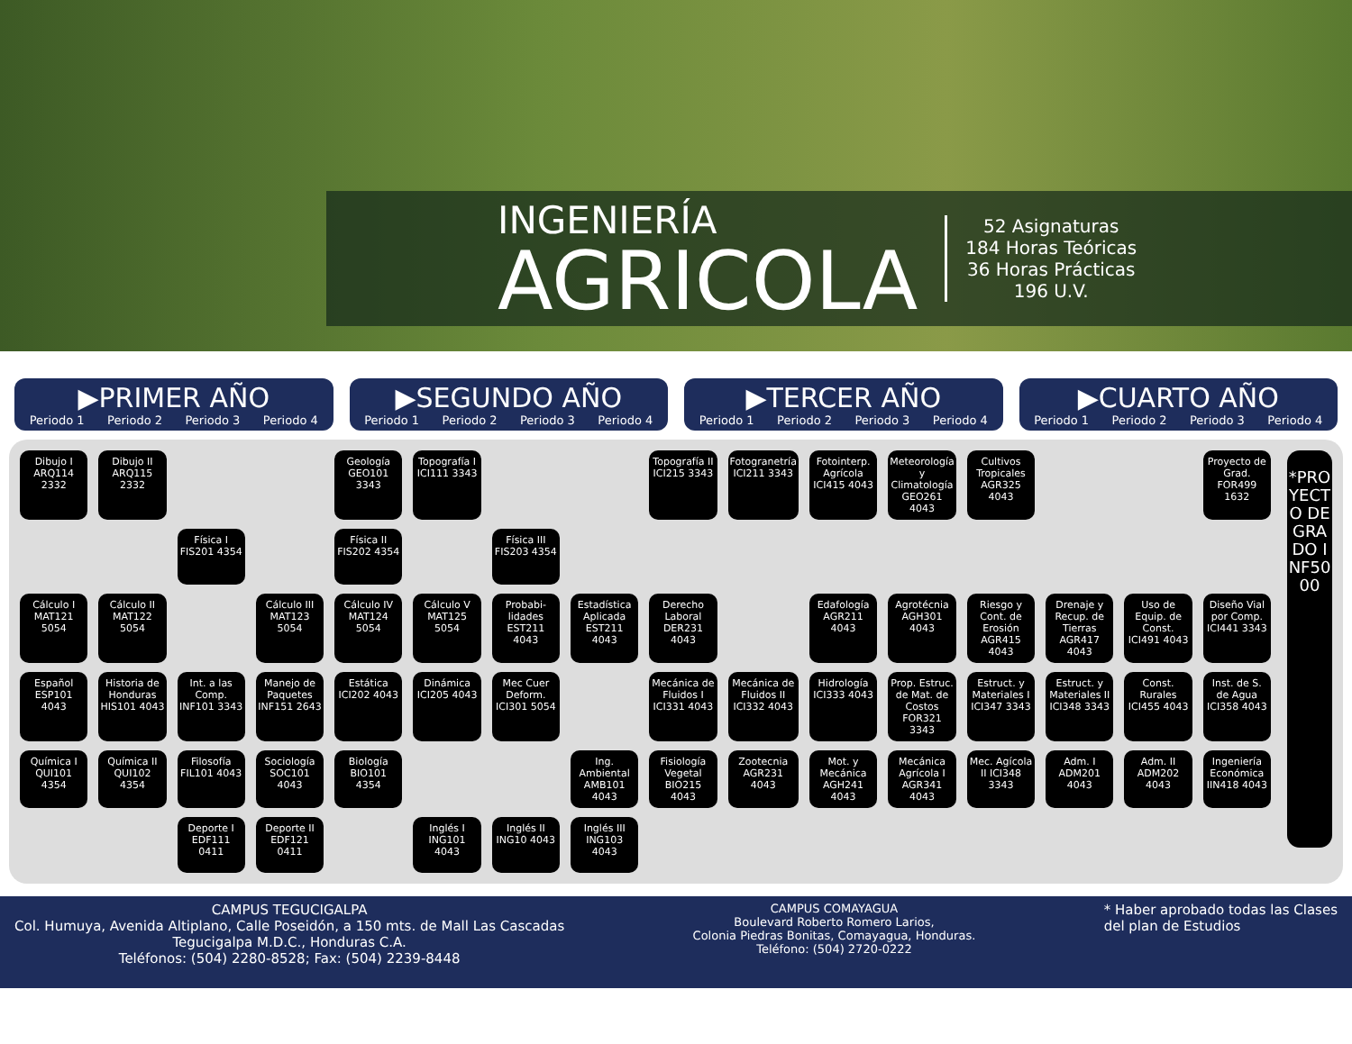INGENIERÍA
AGRICOLA
52 Asignaturas
184 Horas Teóricas
36 Horas Prácticas
196 U.V.
▶PRIMER AÑO
Periodo 1 Periodo 2 Periodo 3 Periodo 4
▶SEGUNDO AÑO
Periodo 1 Periodo 2 Periodo 3 Periodo 4
▶TERCER AÑO
Periodo 1 Periodo 2 Periodo 3 Periodo 4
▶CUARTO AÑO
Periodo 1 Periodo 2 Periodo 3 Periodo 4
Dibujo I ARQ114 2332
Dibujo II ARQ115 2332
Geología GEO101 3343
Topografía I ICI111 3343
Topografía II ICI215 3343
Fotogranetría ICI211 3343
Fotointerp. Agrícola ICI415 4043
Meteorología y Climatología GEO261 4043
Cultivos Tropicales AGR325 4043
Proyecto de Grad. FOR499 1632
Física I FIS201 4354
Física II FIS202 4354
Física III FIS203 4354
Cálculo I MAT121 5054
Cálculo II MAT122 5054
Cálculo III MAT123 5054
Cálculo IV MAT124 5054
Cálculo V MAT125 5054
Probabi-lidades EST211 4043
Estadística Aplicada EST211 4043
Derecho Laboral DER231 4043
Edafología AGR211 4043
Agrotécnia AGH301 4043
Riesgo y Cont. de Erosión AGR415 4043
Drenaje y Recup. de Tierras AGR417 4043
Uso de Equip. de Const. ICI491 4043
Diseño Vial por Comp. ICI441 3343
Español ESP101 4043
Historia de Honduras HIS101 4043
Int. a las Comp. INF101 3343
Manejo de Paquetes INF151 2643
Estática ICI202 4043
Dinámica ICI205 4043
Mec Cuer Deform. ICI301 5054
Mecánica de Fluidos I ICI331 4043
Mecánica de Fluidos II ICI332 4043
Hidrología ICI333 4043
Prop. Estruc. de Mat. de Costos FOR321 3343
Estruct. y Materiales I ICI347 3343
Estruct. y Materiales II ICI348 3343
Const. Rurales ICI455 4043
Inst. de S. de Agua ICI358 4043
Química I QUI101 4354
Química II QUI102 4354
Filosofía FIL101 4043
Sociología SOC101 4043
Biología BIO101 4354
Ing. Ambiental AMB101 4043
Fisiología Vegetal BIO215 4043
Zootecnia AGR231 4043
Mot. y Mecánica AGH241 4043
Mecánica Agrícola I AGR341 4043
Mec. Agícola II ICI348 3343
Adm. I ADM201 4043
Adm. II ADM202 4043
Ingeniería Económica IIN418 4043
Deporte I EDF111 0411
Deporte II EDF121 0411
Inglés I ING101 4043
Inglés II ING10 4043
Inglés III ING103 4043
*PROYECTO DE GRADO INF5000
CAMPUS TEGUCIGALPA
Col. Humuya, Avenida Altiplano, Calle Poseidón, a 150 mts. de Mall Las Cascadas
Tegucigalpa M.D.C., Honduras C.A.
Teléfonos: (504) 2280-8528; Fax: (504) 2239-8448
CAMPUS COMAYAGUA
Boulevard Roberto Romero Larios,
Colonia Piedras Bonitas, Comayagua, Honduras.
Teléfono: (504) 2720-0222
* Haber aprobado todas las Clases
del plan de Estudios